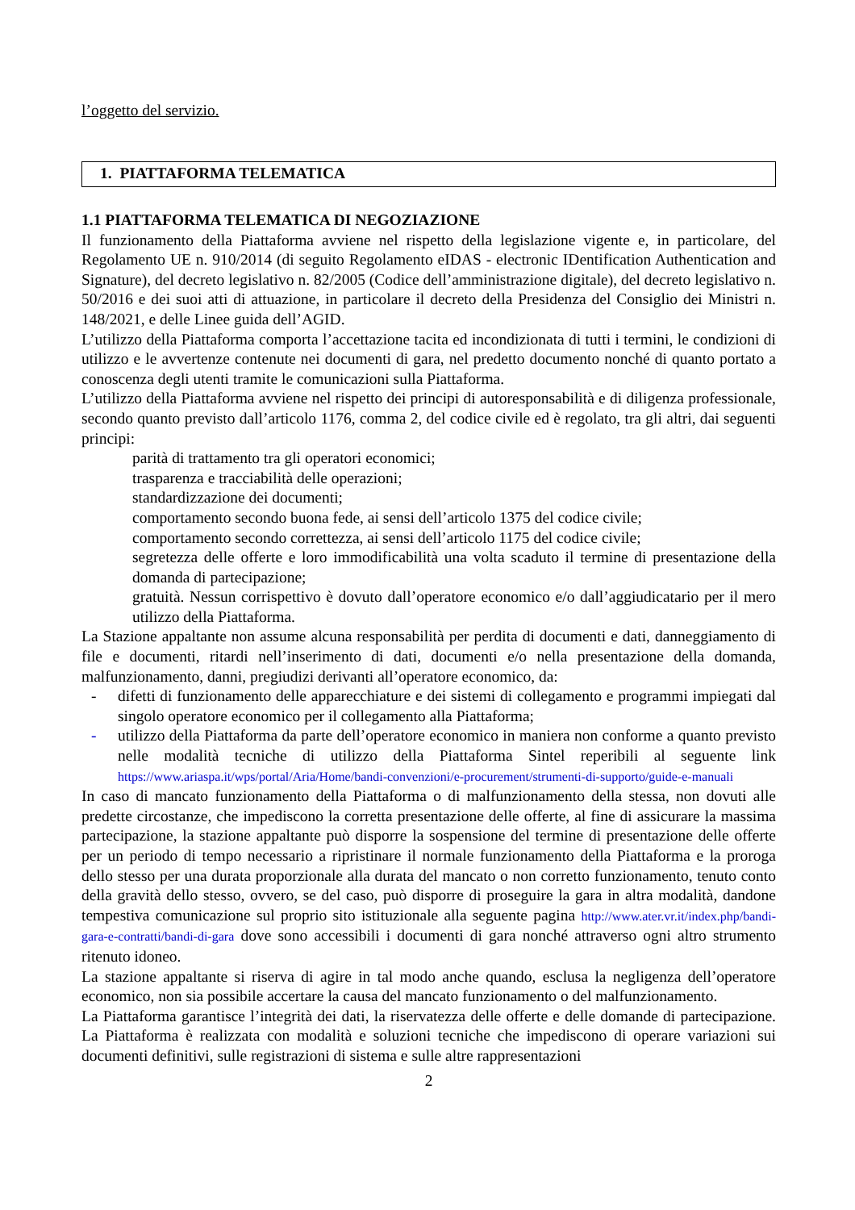l’oggetto del servizio.
1. PIATTAFORMA TELEMATICA
1.1 PIATTAFORMA TELEMATICA DI NEGOZIAZIONE
Il funzionamento della Piattaforma avviene nel rispetto della legislazione vigente e, in particolare, del Regolamento UE n. 910/2014 (di seguito Regolamento eIDAS - electronic IDentification Authentication and Signature), del decreto legislativo n. 82/2005 (Codice dell’amministrazione digitale), del decreto legislativo n. 50/2016 e dei suoi atti di attuazione, in particolare il decreto della Presidenza del Consiglio dei Ministri n. 148/2021, e delle Linee guida dell’AGID.
L’utilizzo della Piattaforma comporta l’accettazione tacita ed incondizionata di tutti i termini, le condizioni di utilizzo e le avvertenze contenute nei documenti di gara, nel predetto documento nonché di quanto portato a conoscenza degli utenti tramite le comunicazioni sulla Piattaforma.
L’utilizzo della Piattaforma avviene nel rispetto dei principi di autoresponsabilità e di diligenza professionale, secondo quanto previsto dall’articolo 1176, comma 2, del codice civile ed è regolato, tra gli altri, dai seguenti principi:
parità di trattamento tra gli operatori economici;
trasparenza e tracciabilità delle operazioni;
standardizzazione dei documenti;
comportamento secondo buona fede, ai sensi dell’articolo 1375 del codice civile;
comportamento secondo correttezza, ai sensi dell’articolo 1175 del codice civile;
segretezza delle offerte e loro immodificabilità una volta scaduto il termine di presentazione della domanda di partecipazione;
gratuità. Nessun corrispettivo è dovuto dall’operatore economico e/o dall’aggiudicatario per il mero utilizzo della Piattaforma.
La Stazione appaltante non assume alcuna responsabilità per perdita di documenti e dati, danneggiamento di file e documenti, ritardi nell’inserimento di dati, documenti e/o nella presentazione della domanda, malfunzionamento, danni, pregiudizi derivanti all’operatore economico, da:
- difetti di funzionamento delle apparecchiature e dei sistemi di collegamento e programmi impiegati dal singolo operatore economico per il collegamento alla Piattaforma;
- utilizzo della Piattaforma da parte dell’operatore economico in maniera non conforme a quanto previsto nelle modalità tecniche di utilizzo della Piattaforma Sintel reperibili al seguente link https://www.ariaspa.it/wps/portal/Aria/Home/bandi-convenzioni/e-procurement/strumenti-di-supporto/guide-e-manuali
In caso di mancato funzionamento della Piattaforma o di malfunzionamento della stessa, non dovuti alle predette circostanze, che impediscono la corretta presentazione delle offerte, al fine di assicurare la massima partecipazione, la stazione appaltante può disporre la sospensione del termine di presentazione delle offerte per un periodo di tempo necessario a ripristinare il normale funzionamento della Piattaforma e la proroga dello stesso per una durata proporzionale alla durata del mancato o non corretto funzionamento, tenuto conto della gravità dello stesso, ovvero, se del caso, può disporre di proseguire la gara in altra modalità, dandone tempestiva comunicazione sul proprio sito istituzionale alla seguente pagina http://www.ater.vr.it/index.php/bandi-gara-e-contratti/bandi-di-gara dove sono accessibili i documenti di gara nonché attraverso ogni altro strumento ritenuto idoneo.
La stazione appaltante si riserva di agire in tal modo anche quando, esclusa la negligenza dell’operatore economico, non sia possibile accertare la causa del mancato funzionamento o del malfunzionamento.
La Piattaforma garantisce l’integrità dei dati, la riservatezza delle offerte e delle domande di partecipazione. La Piattaforma è realizzata con modalità e soluzioni tecniche che impediscono di operare variazioni sui documenti definitivi, sulle registrazioni di sistema e sulle altre rappresentazioni
2